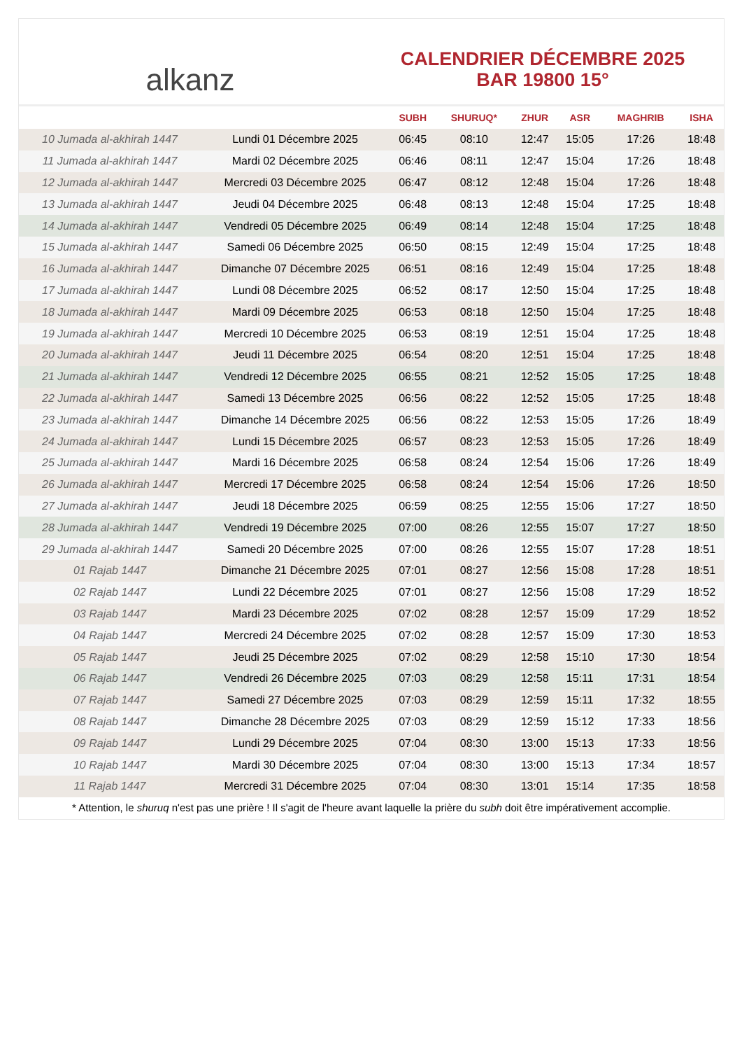alkanz
CALENDRIER DÉCEMBRE 2025
BAR 19800 15°
| | | SUBH | SHURUQ* | ZHUR | ASR | MAGHRIB | ISHA |
| --- | --- | --- | --- | --- | --- | --- | --- |
| 10 Jumada al-akhirah 1447 | Lundi 01 Décembre 2025 | 06:45 | 08:10 | 12:47 | 15:05 | 17:26 | 18:48 |
| 11 Jumada al-akhirah 1447 | Mardi 02 Décembre 2025 | 06:46 | 08:11 | 12:47 | 15:04 | 17:26 | 18:48 |
| 12 Jumada al-akhirah 1447 | Mercredi 03 Décembre 2025 | 06:47 | 08:12 | 12:48 | 15:04 | 17:26 | 18:48 |
| 13 Jumada al-akhirah 1447 | Jeudi 04 Décembre 2025 | 06:48 | 08:13 | 12:48 | 15:04 | 17:25 | 18:48 |
| 14 Jumada al-akhirah 1447 | Vendredi 05 Décembre 2025 | 06:49 | 08:14 | 12:48 | 15:04 | 17:25 | 18:48 |
| 15 Jumada al-akhirah 1447 | Samedi 06 Décembre 2025 | 06:50 | 08:15 | 12:49 | 15:04 | 17:25 | 18:48 |
| 16 Jumada al-akhirah 1447 | Dimanche 07 Décembre 2025 | 06:51 | 08:16 | 12:49 | 15:04 | 17:25 | 18:48 |
| 17 Jumada al-akhirah 1447 | Lundi 08 Décembre 2025 | 06:52 | 08:17 | 12:50 | 15:04 | 17:25 | 18:48 |
| 18 Jumada al-akhirah 1447 | Mardi 09 Décembre 2025 | 06:53 | 08:18 | 12:50 | 15:04 | 17:25 | 18:48 |
| 19 Jumada al-akhirah 1447 | Mercredi 10 Décembre 2025 | 06:53 | 08:19 | 12:51 | 15:04 | 17:25 | 18:48 |
| 20 Jumada al-akhirah 1447 | Jeudi 11 Décembre 2025 | 06:54 | 08:20 | 12:51 | 15:04 | 17:25 | 18:48 |
| 21 Jumada al-akhirah 1447 | Vendredi 12 Décembre 2025 | 06:55 | 08:21 | 12:52 | 15:05 | 17:25 | 18:48 |
| 22 Jumada al-akhirah 1447 | Samedi 13 Décembre 2025 | 06:56 | 08:22 | 12:52 | 15:05 | 17:25 | 18:48 |
| 23 Jumada al-akhirah 1447 | Dimanche 14 Décembre 2025 | 06:56 | 08:22 | 12:53 | 15:05 | 17:26 | 18:49 |
| 24 Jumada al-akhirah 1447 | Lundi 15 Décembre 2025 | 06:57 | 08:23 | 12:53 | 15:05 | 17:26 | 18:49 |
| 25 Jumada al-akhirah 1447 | Mardi 16 Décembre 2025 | 06:58 | 08:24 | 12:54 | 15:06 | 17:26 | 18:49 |
| 26 Jumada al-akhirah 1447 | Mercredi 17 Décembre 2025 | 06:58 | 08:24 | 12:54 | 15:06 | 17:26 | 18:50 |
| 27 Jumada al-akhirah 1447 | Jeudi 18 Décembre 2025 | 06:59 | 08:25 | 12:55 | 15:06 | 17:27 | 18:50 |
| 28 Jumada al-akhirah 1447 | Vendredi 19 Décembre 2025 | 07:00 | 08:26 | 12:55 | 15:07 | 17:27 | 18:50 |
| 29 Jumada al-akhirah 1447 | Samedi 20 Décembre 2025 | 07:00 | 08:26 | 12:55 | 15:07 | 17:28 | 18:51 |
| 01 Rajab 1447 | Dimanche 21 Décembre 2025 | 07:01 | 08:27 | 12:56 | 15:08 | 17:28 | 18:51 |
| 02 Rajab 1447 | Lundi 22 Décembre 2025 | 07:01 | 08:27 | 12:56 | 15:08 | 17:29 | 18:52 |
| 03 Rajab 1447 | Mardi 23 Décembre 2025 | 07:02 | 08:28 | 12:57 | 15:09 | 17:29 | 18:52 |
| 04 Rajab 1447 | Mercredi 24 Décembre 2025 | 07:02 | 08:28 | 12:57 | 15:09 | 17:30 | 18:53 |
| 05 Rajab 1447 | Jeudi 25 Décembre 2025 | 07:02 | 08:29 | 12:58 | 15:10 | 17:30 | 18:54 |
| 06 Rajab 1447 | Vendredi 26 Décembre 2025 | 07:03 | 08:29 | 12:58 | 15:11 | 17:31 | 18:54 |
| 07 Rajab 1447 | Samedi 27 Décembre 2025 | 07:03 | 08:29 | 12:59 | 15:11 | 17:32 | 18:55 |
| 08 Rajab 1447 | Dimanche 28 Décembre 2025 | 07:03 | 08:29 | 12:59 | 15:12 | 17:33 | 18:56 |
| 09 Rajab 1447 | Lundi 29 Décembre 2025 | 07:04 | 08:30 | 13:00 | 15:13 | 17:33 | 18:56 |
| 10 Rajab 1447 | Mardi 30 Décembre 2025 | 07:04 | 08:30 | 13:00 | 15:13 | 17:34 | 18:57 |
| 11 Rajab 1447 | Mercredi 31 Décembre 2025 | 07:04 | 08:30 | 13:01 | 15:14 | 17:35 | 18:58 |
* Attention, le shuruq n'est pas une prière ! Il s'agit de l'heure avant laquelle la prière du subh doit être impérativement accomplie.